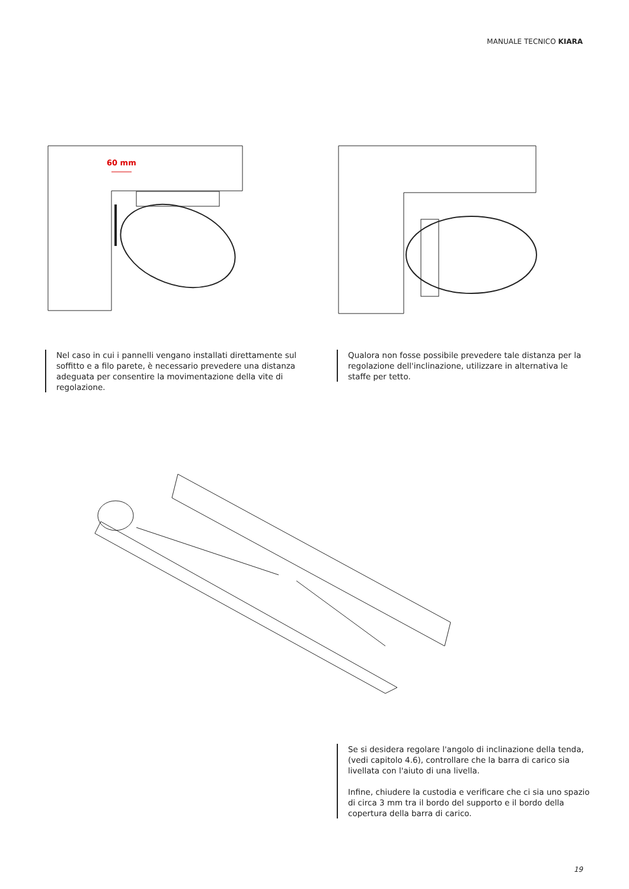MANUALE TECNICO KIARA
60 mm
Nel caso in cui i pannelli vengano installati direttamente sul soffitto e a filo parete, è necessario prevedere una distanza adeguata per consentire la movimentazione della vite di regolazione.
Qualora non fosse possibile prevedere tale distanza per la regolazione dell'inclinazione, utilizzare in alternativa le staffe per tetto.
Se si desidera regolare l'angolo di inclinazione della tenda, (vedi capitolo 4.6), controllare che la barra di carico sia livellata con l'aiuto di una livella.
Infine, chiudere la custodia e verificare che ci sia uno spazio di circa 3 mm tra il bordo del supporto e il bordo della copertura della barra di carico.
19